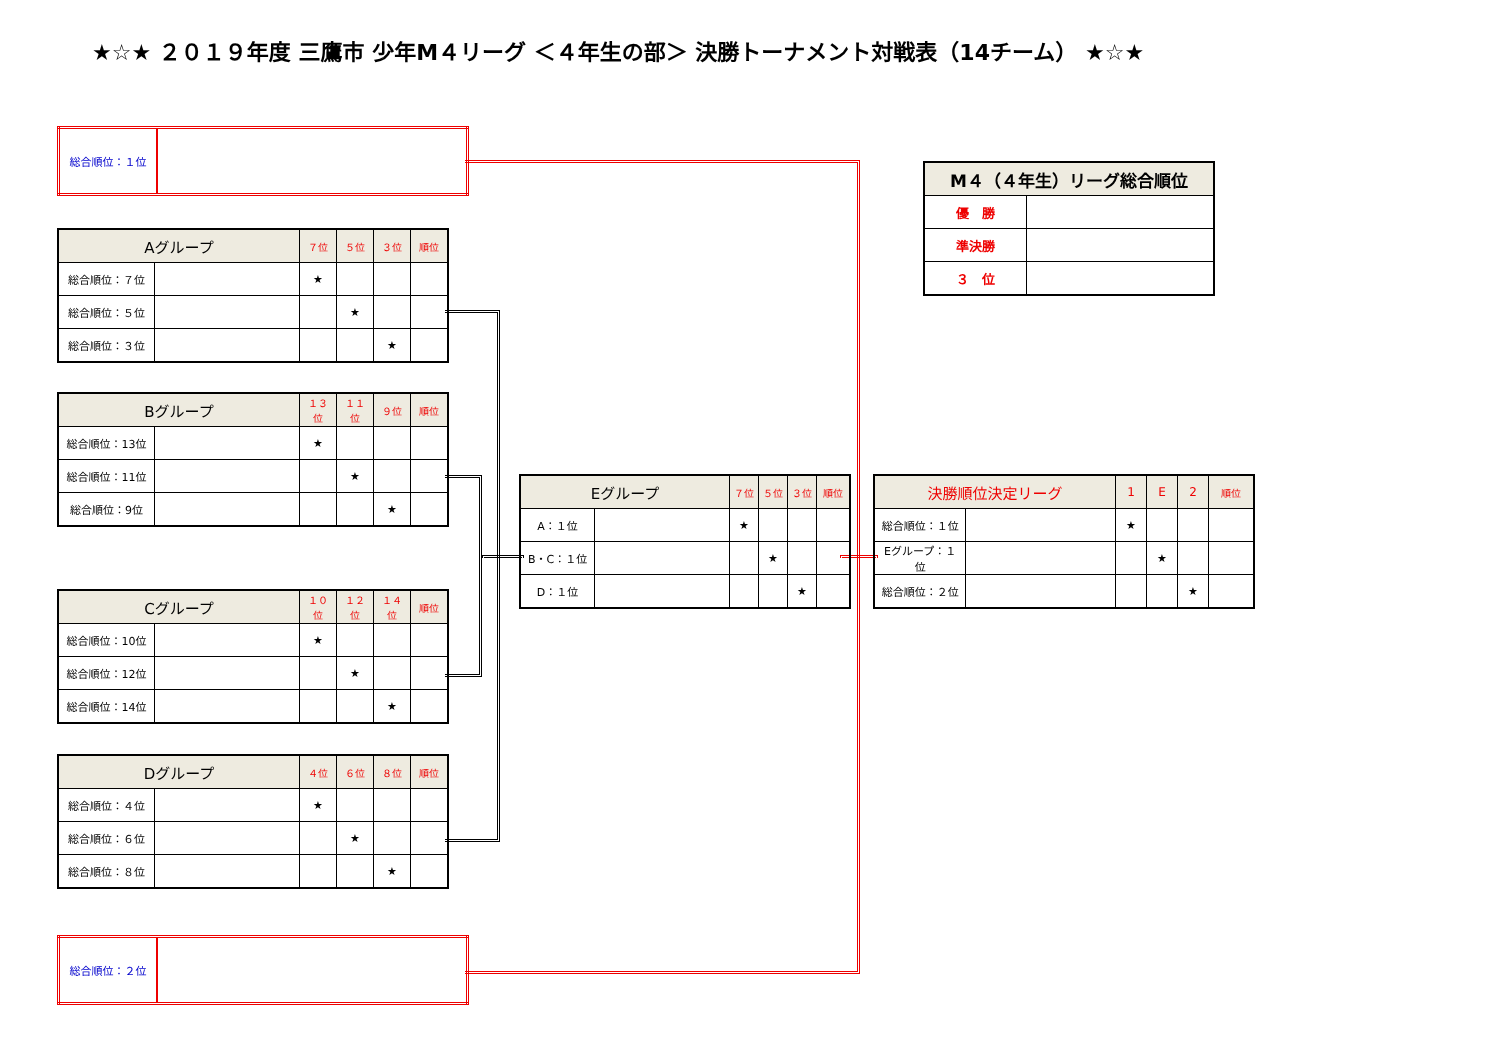★☆★ ２０１９年度 三鷹市 少年M４リーグ ＜４年生の部＞ 決勝トーナメント対戦表（14チーム） ★☆★
| 総合順位：１位 | |
| Aグループ | | ７位 | ５位 | ３位 | 順位 |
| --- | --- | --- | --- | --- | --- |
| 総合順位：７位 | | ★ | | | |
| 総合順位：５位 | | | ★ | | |
| 総合順位：３位 | | | | ★ | |
| Bグループ | | １３位 | １１位 | ９位 | 順位 |
| --- | --- | --- | --- | --- | --- |
| 総合順位：13位 | | ★ | | | |
| 総合順位：11位 | | | ★ | | |
| 総合順位：9位 | | | | ★ | |
| Cグループ | | １０位 | １２位 | １４位 | 順位 |
| --- | --- | --- | --- | --- | --- |
| 総合順位：10位 | | ★ | | | |
| 総合順位：12位 | | | ★ | | |
| 総合順位：14位 | | | | ★ | |
| Dグループ | | ４位 | ６位 | ８位 | 順位 |
| --- | --- | --- | --- | --- | --- |
| 総合順位：４位 | | ★ | | | |
| 総合順位：６位 | | | ★ | | |
| 総合順位：８位 | | | | ★ | |
| 総合順位：２位 | |
| Eグループ | | ７位 | ５位 | ３位 | 順位 |
| --- | --- | --- | --- | --- | --- |
| A：１位 | | ★ | | | |
| B・C：１位 | | | ★ | | |
| D：１位 | | | | ★ | |
| 決勝順位決定リーグ | | 1 | E | 2 | 順位 |
| --- | --- | --- | --- | --- | --- |
| 総合順位：１位 | | ★ | | | |
| Eグループ：１位 | | | ★ | | |
| 総合順位：２位 | | | | ★ | |
| M４（４年生）リーグ総合順位 | |
| --- | --- |
| 優 勝 | |
| 準決勝 | |
| ３ 位 | |